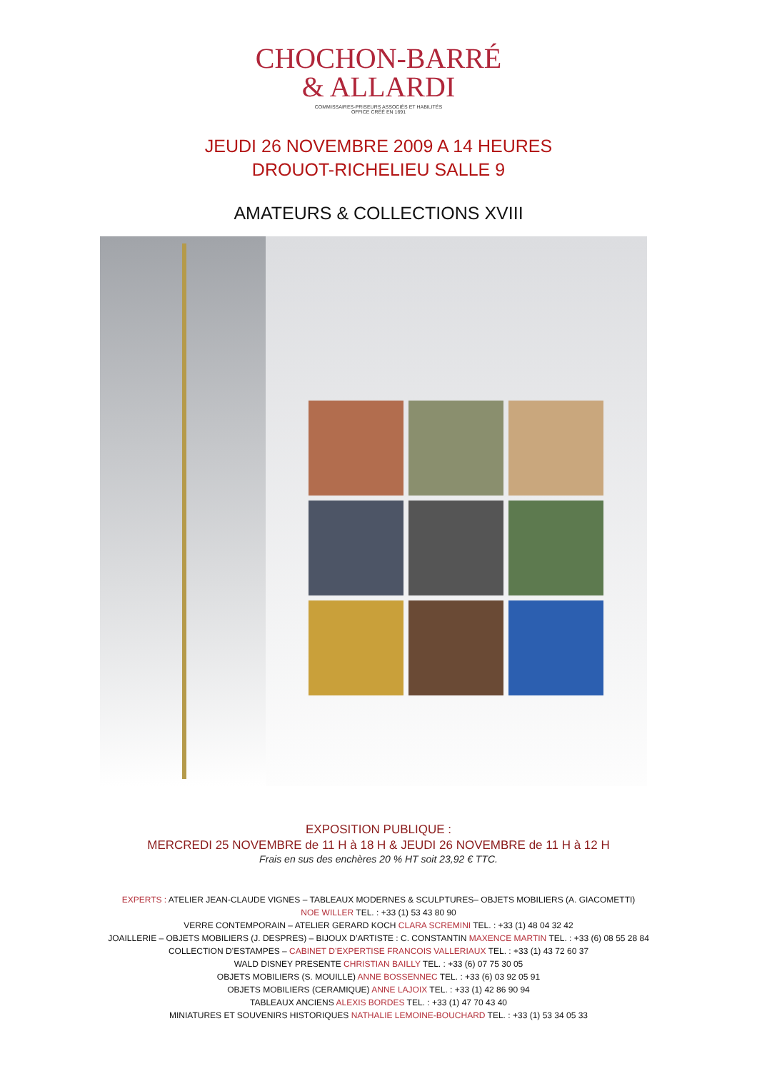CHOCHON-BARRÉ
& ALLARDI
COMMISSAIRES-PRISEURS ASSOCIÉS ET HABILITÉS
OFFICE CRÉÉ EN 1691
JEUDI 26 NOVEMBRE 2009 A 14 HEURES
DROUOT-RICHELIEU SALLE 9
AMATEURS & COLLECTIONS XVIII
EXPOSITION PUBLIQUE :
MERCREDI 25 NOVEMBRE de 11 H à 18 H & JEUDI 26 NOVEMBRE de 11 H à 12 H
Frais en sus des enchères 20 % HT soit 23,92 € TTC.
EXPERTS : ATELIER JEAN-CLAUDE VIGNES – TABLEAUX MODERNES & SCULPTURES– OBJETS MOBILIERS (A. GIACOMETTI)
NOE WILLER TEL. : +33 (1) 53 43 80 90
VERRE CONTEMPORAIN – ATELIER GERARD KOCH CLARA SCREMINI TEL. : +33 (1) 48 04 32 42
JOAILLERIE – OBJETS MOBILIERS (J. DESPRES) – BIJOUX D’ARTISTE : C. CONSTANTIN MAXENCE MARTIN TEL. : +33 (6) 08 55 28 84
COLLECTION D’ESTAMPES – CABINET D’EXPERTISE FRANCOIS VALLERIAUX TEL. : +33 (1) 43 72 60 37
WALD DISNEY PRESENTE CHRISTIAN BAILLY TEL. : +33 (6) 07 75 30 05
OBJETS MOBILIERS (S. MOUILLE) ANNE BOSSENNEC TEL. : +33 (6) 03 92 05 91
OBJETS MOBILIERS (CERAMIQUE) ANNE LAJOIX TEL. : +33 (1) 42 86 90 94
TABLEAUX ANCIENS ALEXIS BORDES TEL. : +33 (1) 47 70 43 40
MINIATURES ET SOUVENIRS HISTORIQUES NATHALIE LEMOINE-BOUCHARD TEL. : +33 (1) 53 34 05 33